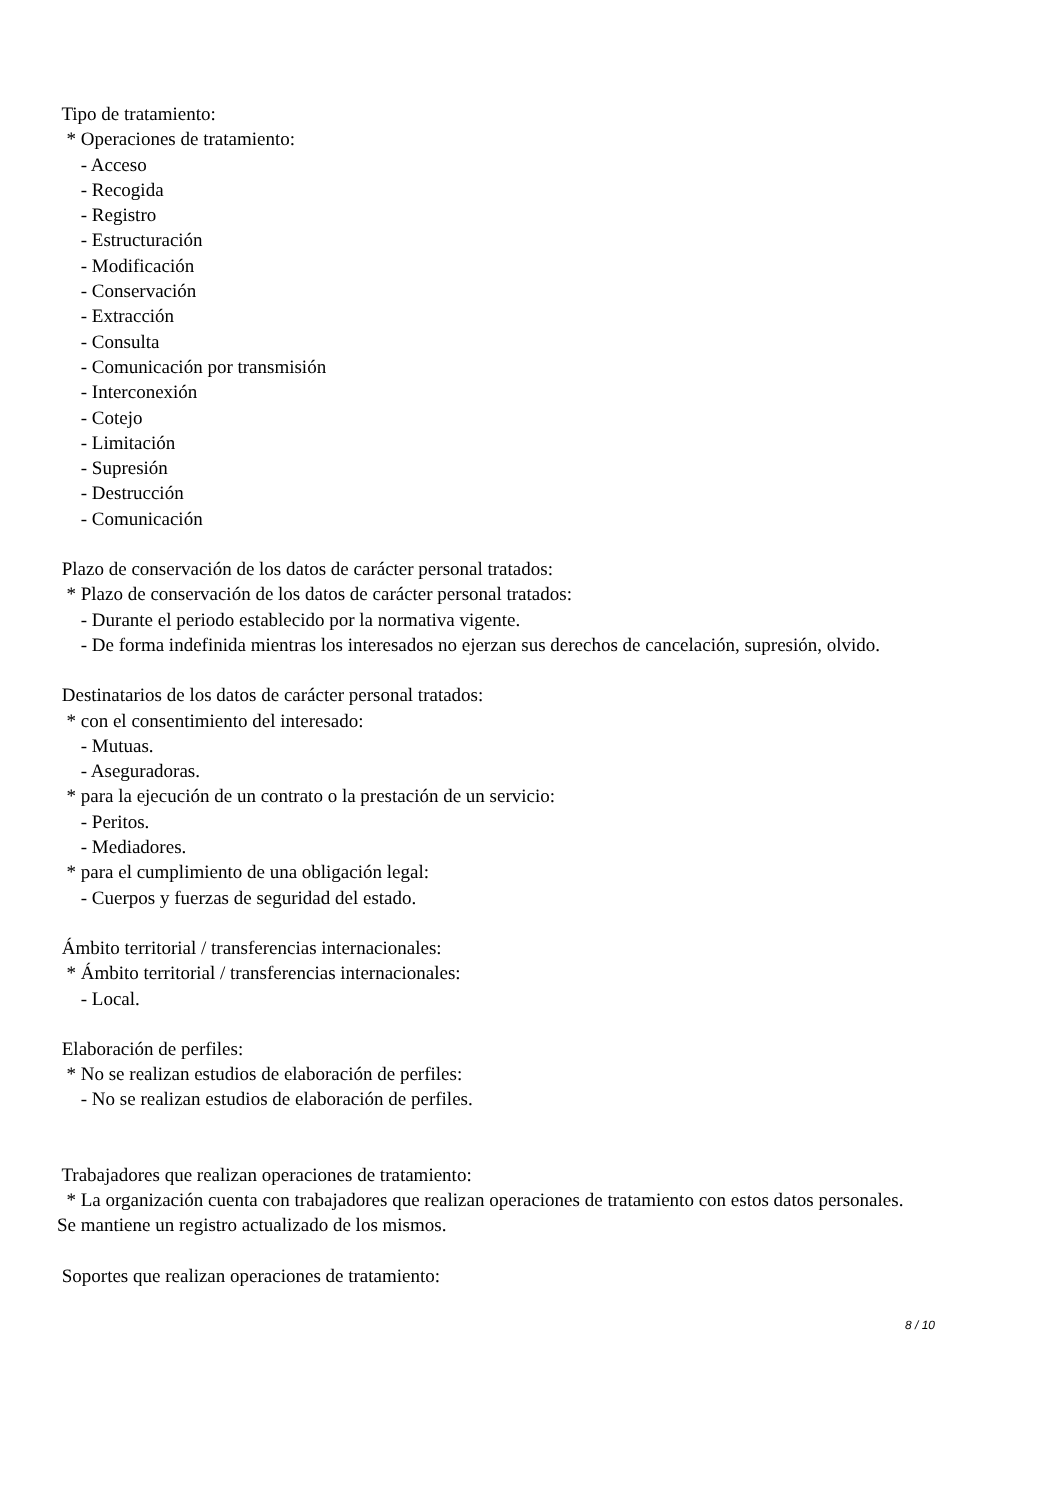Tipo de tratamiento:
* Operaciones de tratamiento:
- Acceso
- Recogida
- Registro
- Estructuración
- Modificación
- Conservación
- Extracción
- Consulta
- Comunicación por transmisión
- Interconexión
- Cotejo
- Limitación
- Supresión
- Destrucción
- Comunicación
Plazo de conservación de los datos de carácter personal tratados:
* Plazo de conservación de los datos de carácter personal tratados:
- Durante el periodo establecido por la normativa vigente.
- De forma indefinida mientras los interesados no ejerzan sus derechos de cancelación, supresión, olvido.
Destinatarios de los datos de carácter personal tratados:
* con el consentimiento del interesado:
- Mutuas.
- Aseguradoras.
* para la ejecución de un contrato o la prestación de un servicio:
- Peritos.
- Mediadores.
* para el cumplimiento de una obligación legal:
- Cuerpos y fuerzas de seguridad del estado.
Ámbito territorial / transferencias internacionales:
* Ámbito territorial / transferencias internacionales:
- Local.
Elaboración de perfiles:
* No se realizan estudios de elaboración de perfiles:
- No se realizan estudios de elaboración de perfiles.
Trabajadores que realizan operaciones de tratamiento:
* La organización cuenta con trabajadores que realizan operaciones de tratamiento con estos datos personales.
Se mantiene un registro actualizado de los mismos.
Soportes que realizan operaciones de tratamiento:
8 / 10